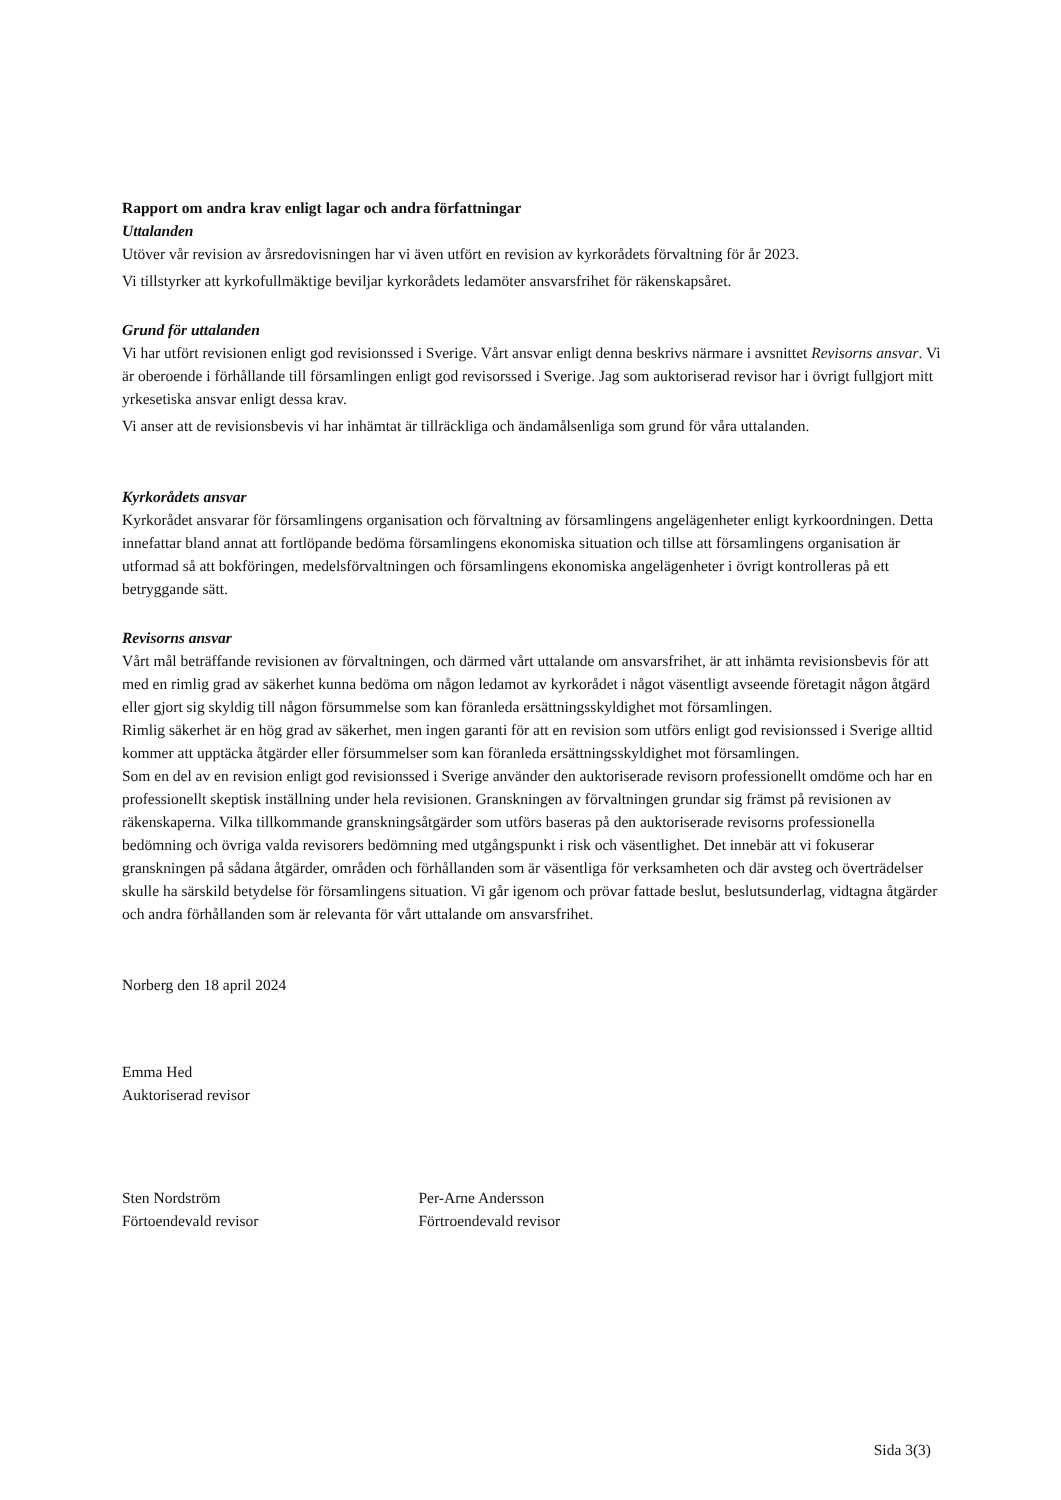Rapport om andra krav enligt lagar och andra författningar
Uttalanden
Utöver vår revision av årsredovisningen har vi även utfört en revision av kyrkorådets förvaltning för år 2023.
Vi tillstyrker att kyrkofullmäktige beviljar kyrkorådets ledamöter ansvarsfrihet för räkenskapsåret.
Grund för uttalanden
Vi har utfört revisionen enligt god revisionssed i Sverige. Vårt ansvar enligt denna beskrivs närmare i avsnittet Revisorns ansvar. Vi är oberoende i förhållande till församlingen enligt god revisorssed i Sverige. Jag som auktoriserad revisor har i övrigt fullgjort mitt yrkesetiska ansvar enligt dessa krav.
Vi anser att de revisionsbevis vi har inhämtat är tillräckliga och ändamålsenliga som grund för våra uttalanden.
Kyrkorådets ansvar
Kyrkorådet ansvarar för församlingens organisation och förvaltning av församlingens angelägenheter enligt kyrkoordningen. Detta innefattar bland annat att fortlöpande bedöma församlingens ekonomiska situation och tillse att församlingens organisation är utformad så att bokföringen, medelsförvaltningen och församlingens ekonomiska angelägenheter i övrigt kontrolleras på ett betryggande sätt.
Revisorns ansvar
Vårt mål beträffande revisionen av förvaltningen, och därmed vårt uttalande om ansvarsfrihet, är att inhämta revisionsbevis för att med en rimlig grad av säkerhet kunna bedöma om någon ledamot av kyrkorådet i något väsentligt avseende företagit någon åtgärd eller gjort sig skyldig till någon försummelse som kan föranleda ersättningsskyldighet mot församlingen.
Rimlig säkerhet är en hög grad av säkerhet, men ingen garanti för att en revision som utförs enligt god revisionssed i Sverige alltid kommer att upptäcka åtgärder eller försummelser som kan föranleda ersättningsskyldighet mot församlingen.
Som en del av en revision enligt god revisionssed i Sverige använder den auktoriserade revisorn professionellt omdöme och har en professionellt skeptisk inställning under hela revisionen. Granskningen av förvaltningen grundar sig främst på revisionen av räkenskaperna. Vilka tillkommande granskningsåtgärder som utförs baseras på den auktoriserade revisorns professionella bedömning och övriga valda revisorers bedömning med utgångspunkt i risk och väsentlighet. Det innebär att vi fokuserar granskningen på sådana åtgärder, områden och förhållanden som är väsentliga för verksamheten och där avsteg och överträdelser skulle ha särskild betydelse för församlingens situation. Vi går igenom och prövar fattade beslut, beslutsunderlag, vidtagna åtgärder och andra förhållanden som är relevanta för vårt uttalande om ansvarsfrihet.
Norberg den 18 april 2024
Emma Hed
Auktoriserad revisor
Sten Nordström
Förtoendevald revisor
Per-Arne Andersson
Förtroendevald revisor
Sida 3(3)